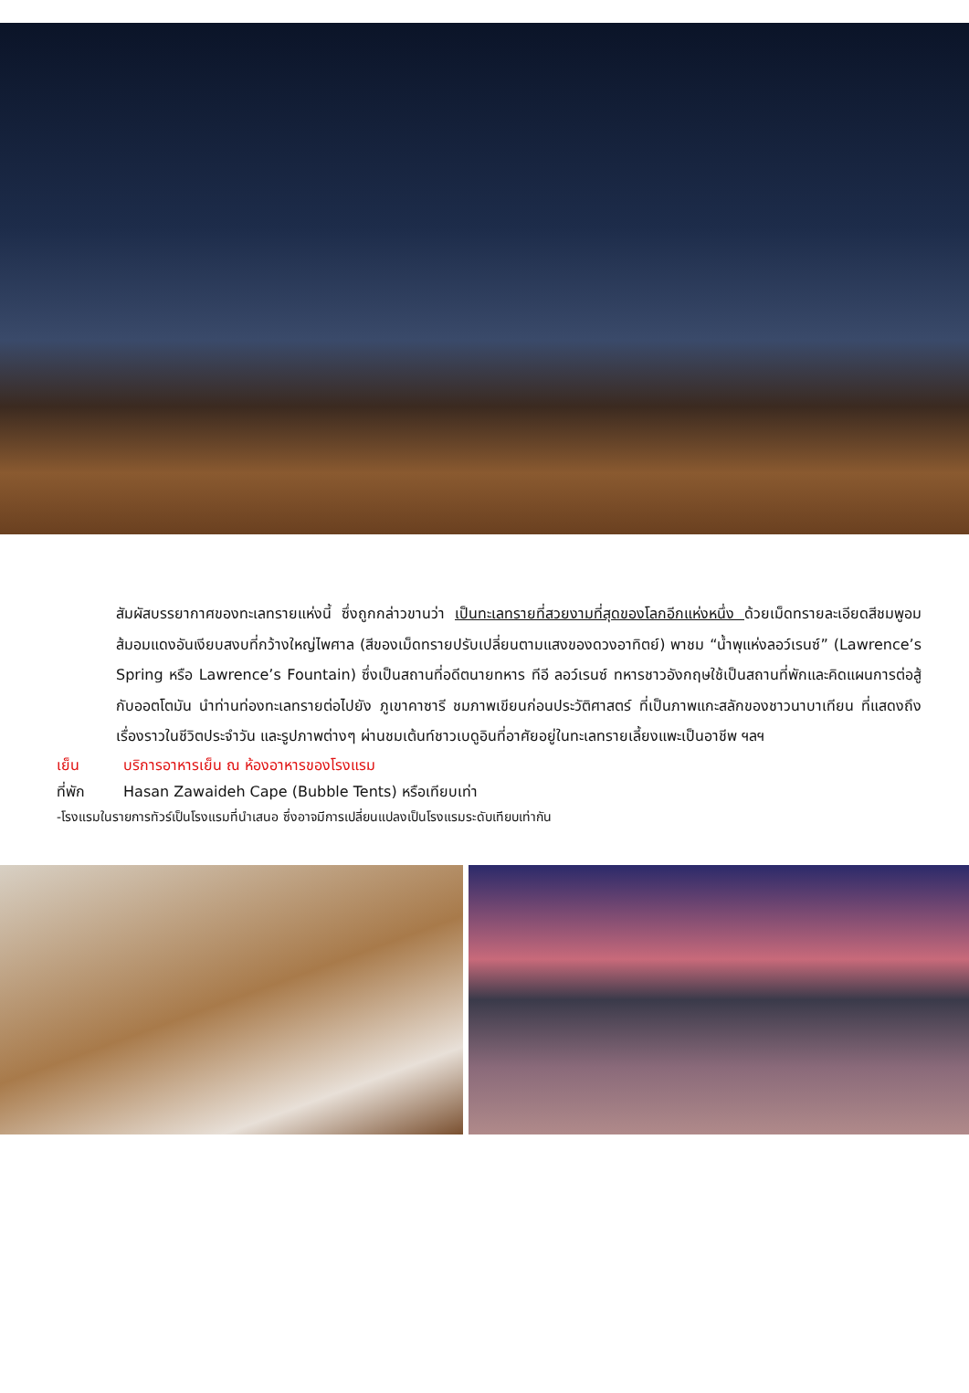สัมผัสบรรยากาศของทะเลทรายแห่งนี้ ซึ่งถูกกล่าวขานว่า เป็นทะเลทรายที่สวยงามที่สุดของโลกอีกแห่งหนึ่ง ด้วยเม็ดทรายละเอียดสีชมพูอมส้มอมแดงอันเงียบสงบที่กว้างใหญ่ไพศาล (สีของเม็ดทรายปรับเปลี่ยนตามแสงของดวงอาทิตย์) พาชม “น้ำพุแห่งลอว์เรนซ์” (Lawrence’s Spring หรือ Lawrence’s Fountain) ซึ่งเป็นสถานที่อดีตนายทหาร ทีอี ลอว์เรนซ์ ทหารชาวอังกฤษใช้เป็นสถานที่พักและคิดแผนการต่อสู้กับออตโตมัน นำท่านท่องทะเลทรายต่อไปยัง ภูเขาคาซารี ชมภาพเขียนก่อนประวัติศาสตร์ ที่เป็นภาพแกะสลักของชาวนาบาเทียน ที่แสดงถึงเรื่องราวในชีวิตประจำวัน และรูปภาพต่างๆ ผ่านชมเต้นท์ชาวเบดูอินที่อาศัยอยู่ในทะเลทรายเลี้ยงแพะเป็นอาชีพ ฯลฯ
เย็น บริการอาหารเย็น ณ ห้องอาหารของโรงแรม
ที่พัก Hasan Zawaideh Cape (Bubble Tents) หรือเทียบเท่า
-โรงแรมในรายการทัวร์เป็นโรงแรมที่นำเสนอ ซึ่งอาจมีการเปลี่ยนแปลงเป็นโรงแรมระดับเทียบเท่ากัน